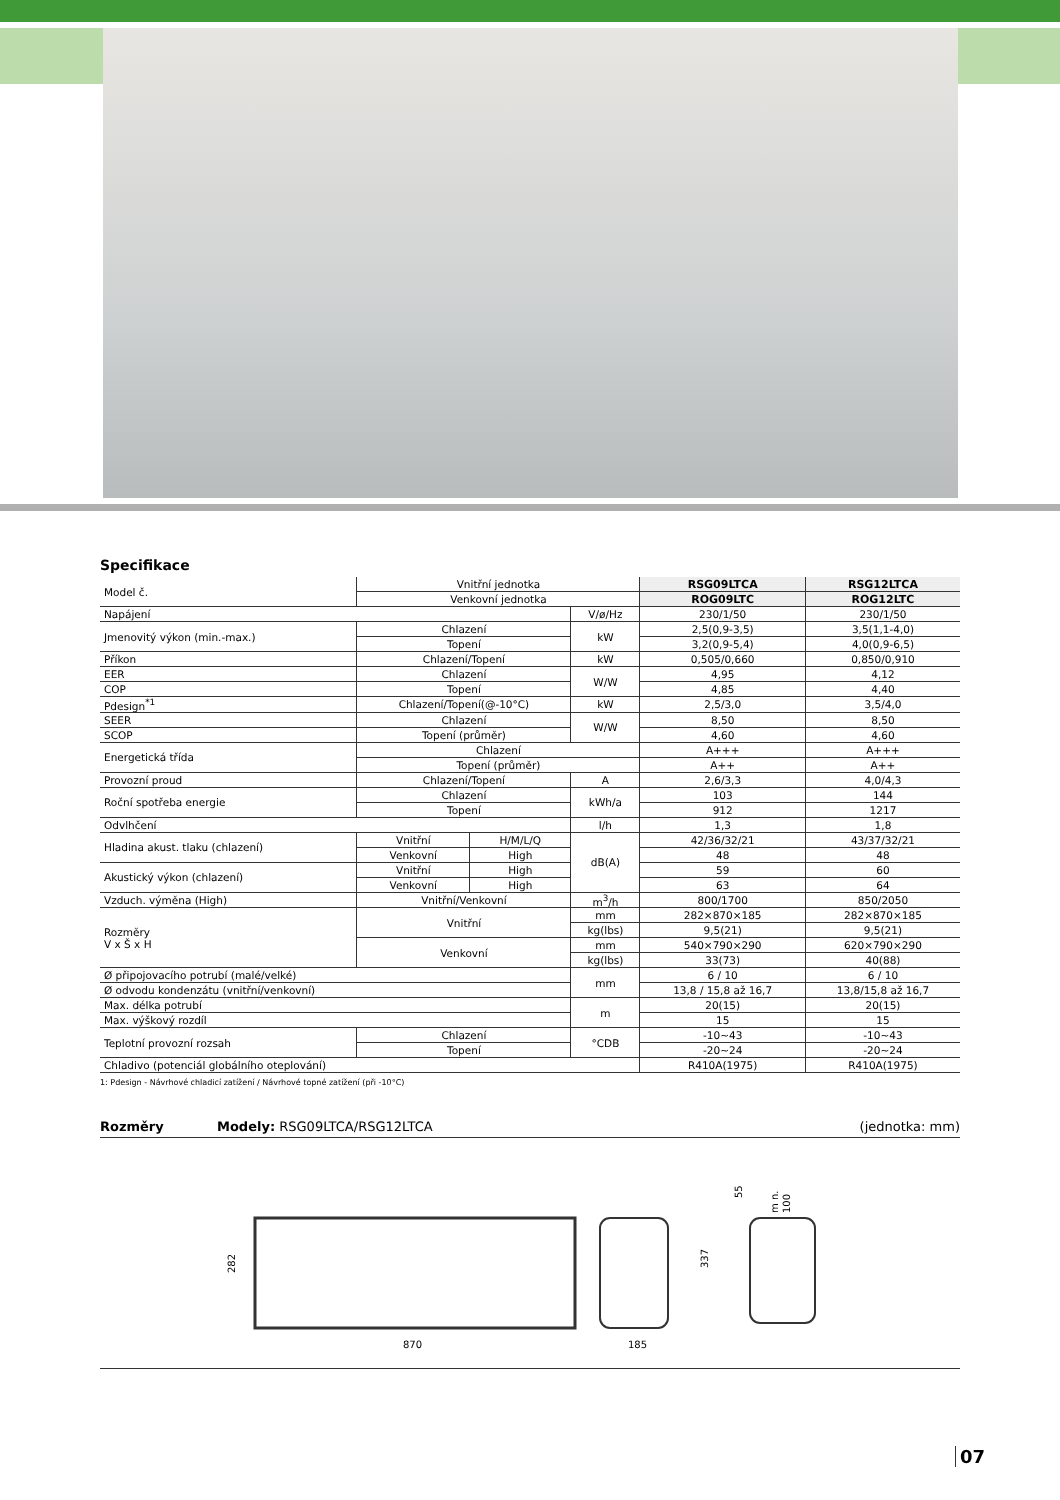Specifikace
| Model č. | Vnitřní jednotka | | | RSG09LTCA | RSG12LTCA |
| | Venkovní jednotka | | | ROG09LTC | ROG12LTC |
| Napájení | | | V/ø/Hz | 230/1/50 | 230/1/50 |
| Jmenovitý výkon (min.-max.) | Chlazení | | kW | 2,5(0,9-3,5) | 3,5(1,1-4,0) |
| | Topení | | | 3,2(0,9-5,4) | 4,0(0,9-6,5) |
| Příkon | Chlazení/Topení | | kW | 0,505/0,660 | 0,850/0,910 |
| EER | Chlazení | | W/W | 4,95 | 4,12 |
| COP | Topení | | | 4,85 | 4,40 |
| Pdesign<sup>*1</sup> | Chlazení/Topení(@-10°C) | | kW | 2,5/3,0 | 3,5/4,0 |
| SEER | Chlazení | | W/W | 8,50 | 8,50 |
| SCOP | Topení (průměr) | | | 4,60 | 4,60 |
| Energetická třída | Chlazení | | | A+++ | A+++ |
| | Topení (průměr) | | | A++ | A++ |
| Provozní proud | Chlazení/Topení | | A | 2,6/3,3 | 4,0/4,3 |
| Roční spotřeba energie | Chlazení | | kWh/a | 103 | 144 |
| | Topení | | | 912 | 1217 |
| Odvlhčení | | | l/h | 1,3 | 1,8 |
| Hladina akust. tlaku (chlazení) | Vnitřní | H/M/L/Q | dB(A) | 42/36/32/21 | 43/37/32/21 |
| | Venkovní | High | | 48 | 48 |
| Akustický výkon (chlazení) | Vnitřní | High | | 59 | 60 |
| | Venkovní | High | | 63 | 64 |
| Vzduch. výměna (High) | Vnitřní/Venkovní | | m<sup>3</sup>/h | 800/1700 | 850/2050 |
| Rozměry V x Š x H | Vnitřní | | mm | 282×870×185 | 282×870×185 |
| | | | kg(lbs) | 9,5(21) | 9,5(21) |
| | Venkovní | | mm | 540×790×290 | 620×790×290 |
| | | | kg(lbs) | 33(73) | 40(88) |
| Ø připojovacího potrubí (malé/velké) | | | mm | 6 / 10 | 6 / 10 |
| Ø odvodu kondenzátu (vnitřní/venkovní) | | | | 13,8 / 15,8 až 16,7 | 13,8/15,8 až 16,7 |
| Max. délka potrubí | | | m | 20(15) | 20(15) |
| Max. výškový rozdíl | | | | 15 | 15 |
| Teplotní provozní rozsah | Chlazení | | °CDB | -10~43 | -10~43 |
| | Topení | | | -20~24 | -20~24 |
| Chladivo (potenciál globálního oteplování) | | | | R410A(1975) | R410A(1975) |
1: Pdesign - Návrhové chladicí zatížení / Návrhové topné zatížení (při -10°C)
Rozměry Modely: RSG09LTCA/RSG12LTCA (jednotka: mm)
282
870
185
337
55
m n.
100
07